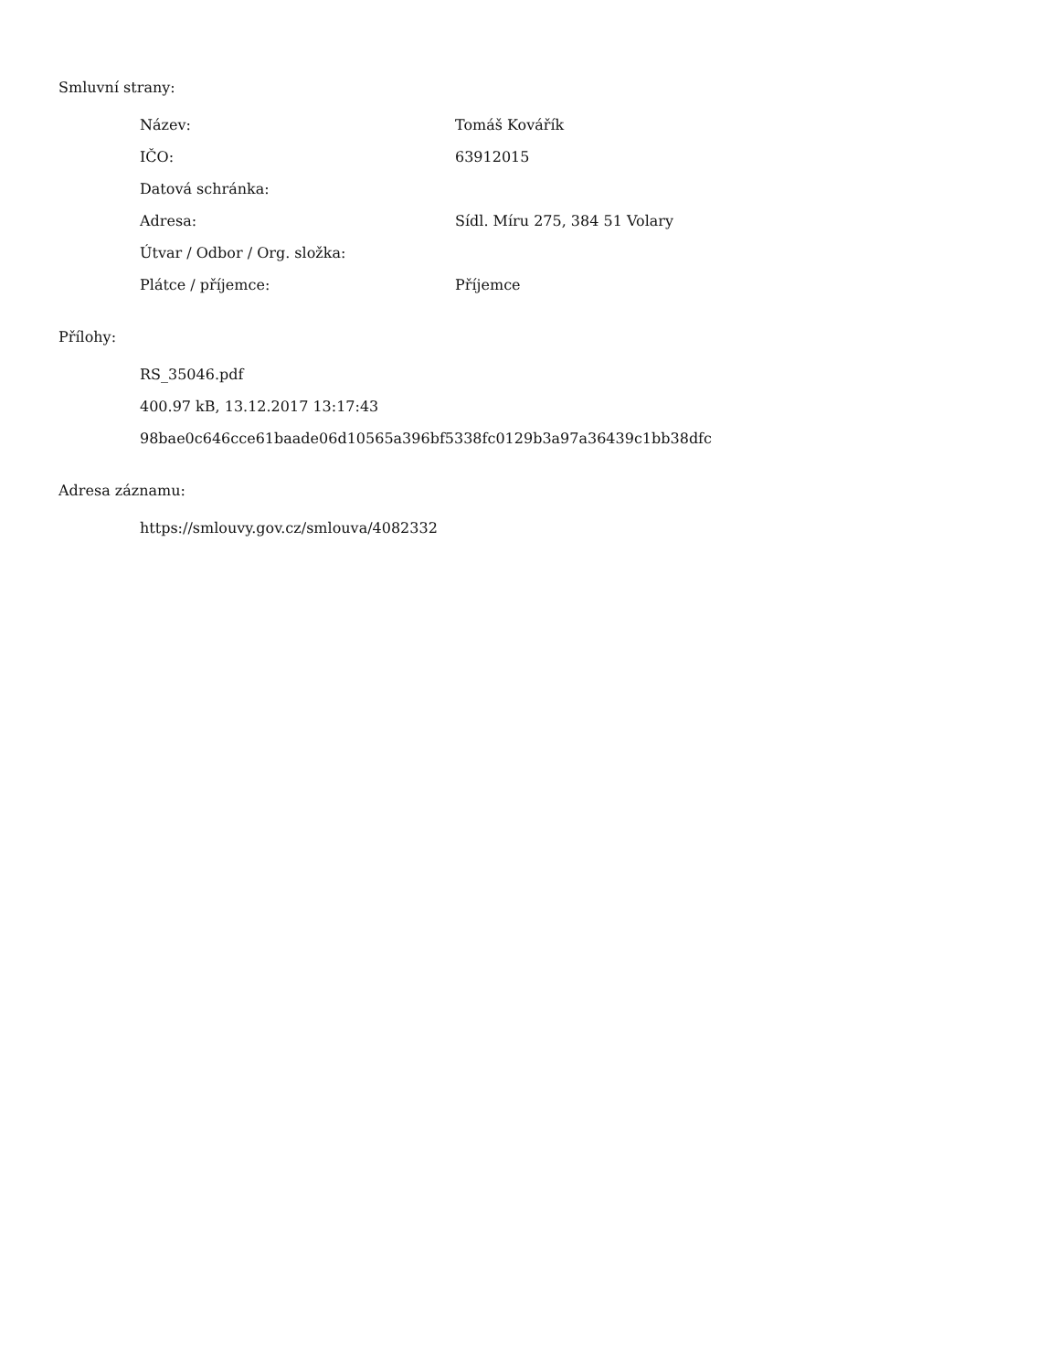Smluvní strany:
Název: Tomáš Kovářík
IČO: 63912015
Datová schránka:
Adresa: Sídl. Míru 275, 384 51 Volary
Útvar / Odbor / Org. složka:
Plátce / příjemce: Příjemce
Přílohy:
RS_35046.pdf
400.97 kB, 13.12.2017 13:17:43
98bae0c646cce61baade06d10565a396bf5338fc0129b3a97a36439c1bb38dfc
Adresa záznamu:
https://smlouvy.gov.cz/smlouva/4082332